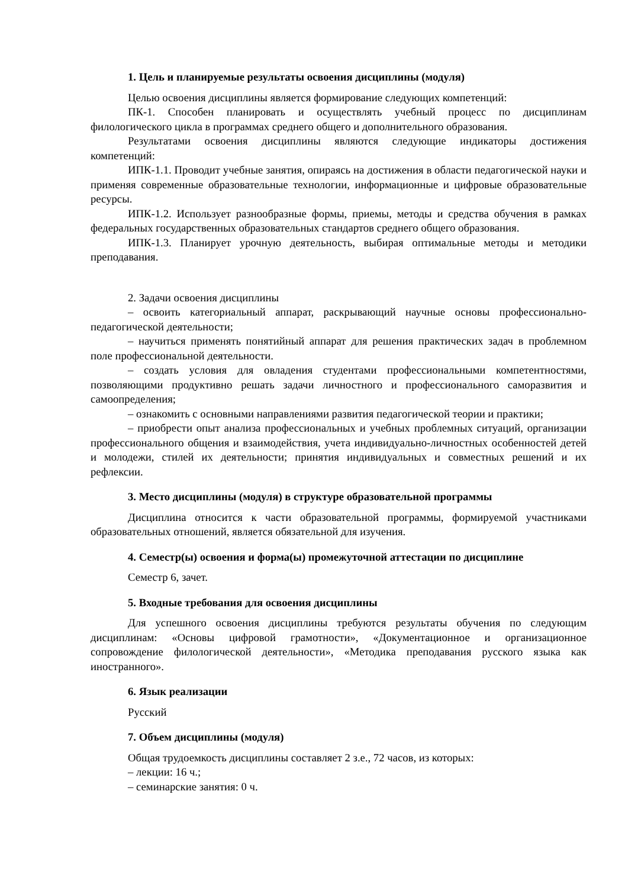1. Цель и планируемые результаты освоения дисциплины (модуля)
Целью освоения дисциплины является формирование следующих компетенций:
ПК-1. Способен планировать и осуществлять учебный процесс по дисциплинам филологического цикла в программах среднего общего и дополнительного образования.
Результатами освоения дисциплины являются следующие индикаторы достижения компетенций:
ИПК-1.1. Проводит учебные занятия, опираясь на достижения в области педагогической науки и применяя современные образовательные технологии, информационные и цифровые образовательные ресурсы.
ИПК-1.2. Использует разнообразные формы, приемы, методы и средства обучения в рамках федеральных государственных образовательных стандартов среднего общего образования.
ИПК-1.3. Планирует урочную деятельность, выбирая оптимальные методы и методики преподавания.
2. Задачи освоения дисциплины
– освоить категориальный аппарат, раскрывающий научные основы профессионально-педагогической деятельности;
– научиться применять понятийный аппарат для решения практических задач в проблемном поле профессиональной деятельности.
– создать условия для овладения студентами профессиональными компетентностями, позволяющими продуктивно решать задачи личностного и профессионального саморазвития и самоопределения;
– ознакомить с основными направлениями развития педагогической теории и практики;
– приобрести опыт анализа профессиональных и учебных проблемных ситуаций, организации профессионального общения и взаимодействия, учета индивидуально-личностных особенностей детей и молодежи, стилей их деятельности; принятия индивидуальных и совместных решений и их рефлексии.
3. Место дисциплины (модуля) в структуре образовательной программы
Дисциплина относится к части образовательной программы, формируемой участниками образовательных отношений, является обязательной для изучения.
4. Семестр(ы) освоения и форма(ы) промежуточной аттестации по дисциплине
Семестр 6, зачет.
5. Входные требования для освоения дисциплины
Для успешного освоения дисциплины требуются результаты обучения по следующим дисциплинам: «Основы цифровой грамотности», «Документационное и организационное сопровождение филологической деятельности», «Методика преподавания русского языка как иностранного».
6. Язык реализации
Русский
7. Объем дисциплины (модуля)
Общая трудоемкость дисциплины составляет 2 з.е., 72 часов, из которых:
– лекции: 16 ч.;
– семинарские занятия: 0 ч.